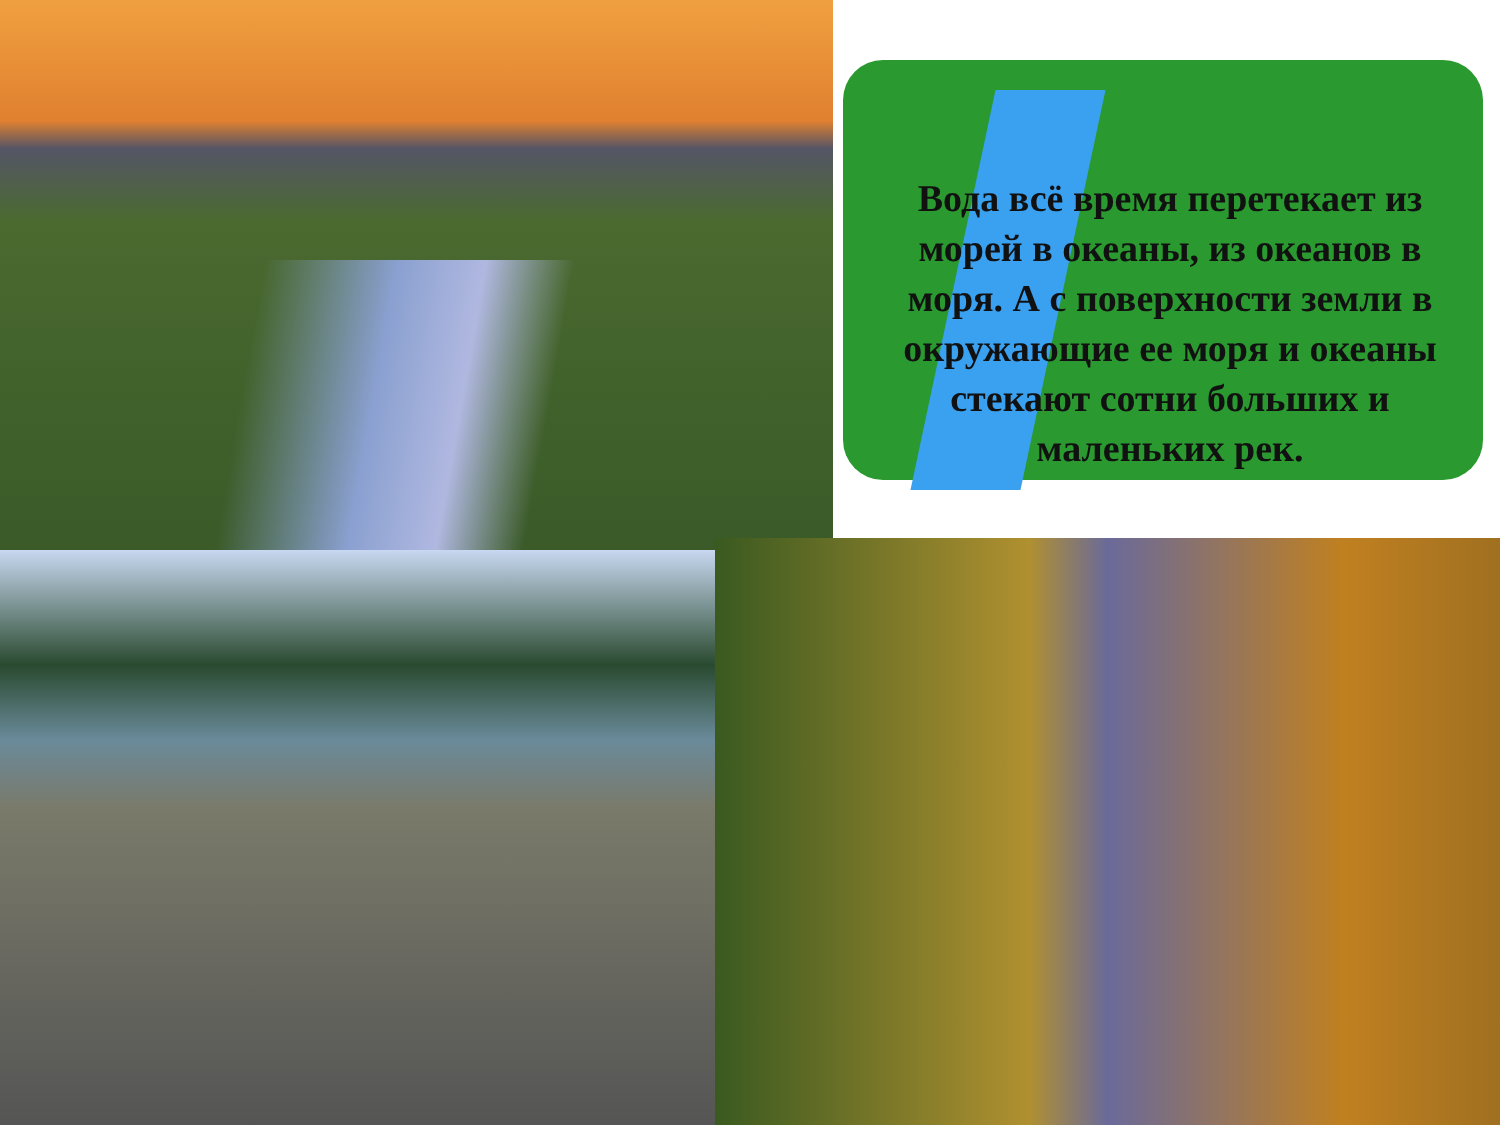Вода всё время перетекает из морей в океаны, из океанов в моря. А с поверхности земли в окружающие ее моря и океаны стекают сотни больших и маленьких рек.